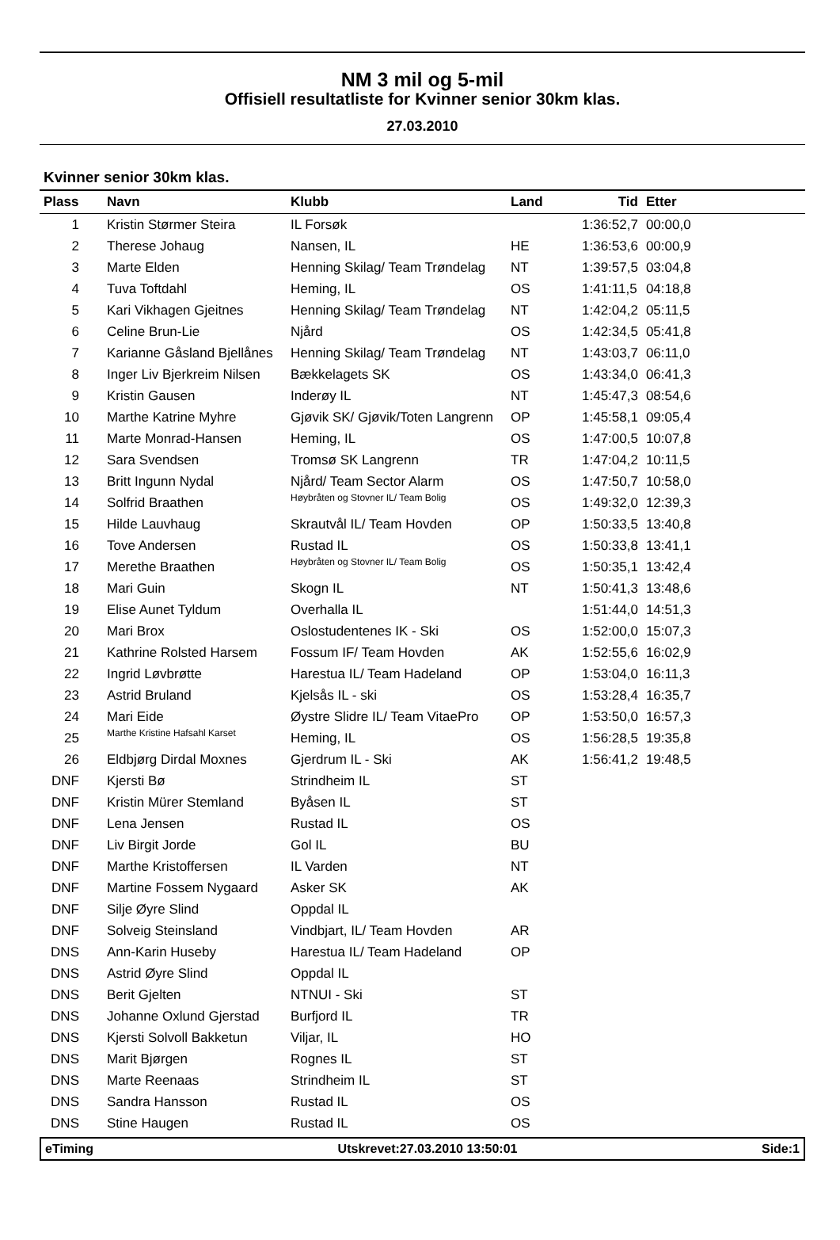NM 3 mil og 5-mil
Offisiell resultatliste for Kvinner senior 30km klas.
27.03.2010
Kvinner senior 30km klas.
| Plass | Navn | Klubb | Land | Tid | Etter |
| --- | --- | --- | --- | --- | --- |
| 1 | Kristin Størmer Steira | IL Forsøk | | 1:36:52,7 | 00:00,0 |
| 2 | Therese Johaug | Nansen, IL | HE | 1:36:53,6 | 00:00,9 |
| 3 | Marte Elden | Henning Skilag/ Team Trøndelag | NT | 1:39:57,5 | 03:04,8 |
| 4 | Tuva Toftdahl | Heming, IL | OS | 1:41:11,5 | 04:18,8 |
| 5 | Kari Vikhagen Gjeitnes | Henning Skilag/ Team Trøndelag | NT | 1:42:04,2 | 05:11,5 |
| 6 | Celine Brun-Lie | Njård | OS | 1:42:34,5 | 05:41,8 |
| 7 | Karianne Gåsland Bjellånes | Henning Skilag/ Team Trøndelag | NT | 1:43:03,7 | 06:11,0 |
| 8 | Inger Liv Bjerkreim Nilsen | Bækkelagets SK | OS | 1:43:34,0 | 06:41,3 |
| 9 | Kristin Gausen | Inderøy IL | NT | 1:45:47,3 | 08:54,6 |
| 10 | Marthe Katrine Myhre | Gjøvik SK/ Gjøvik/Toten Langrenn | OP | 1:45:58,1 | 09:05,4 |
| 11 | Marte Monrad-Hansen | Heming, IL | OS | 1:47:00,5 | 10:07,8 |
| 12 | Sara Svendsen | Tromsø SK Langrenn | TR | 1:47:04,2 | 10:11,5 |
| 13 | Britt Ingunn Nydal | Njård/ Team Sector Alarm | OS | 1:47:50,7 | 10:58,0 |
| 14 | Solfrid Braathen | Høybråten og Stovner IL/ Team Bolig | OS | 1:49:32,0 | 12:39,3 |
| 15 | Hilde Lauvhaug | Skrautvål IL/ Team Hovden | OP | 1:50:33,5 | 13:40,8 |
| 16 | Tove Andersen | Rustad IL | OS | 1:50:33,8 | 13:41,1 |
| 17 | Merethe Braathen | Høybråten og Stovner IL/ Team Bolig | OS | 1:50:35,1 | 13:42,4 |
| 18 | Mari Guin | Skogn IL | NT | 1:50:41,3 | 13:48,6 |
| 19 | Elise Aunet Tyldum | Overhalla IL | | 1:51:44,0 | 14:51,3 |
| 20 | Mari Brox | Oslostudentenes IK - Ski | OS | 1:52:00,0 | 15:07,3 |
| 21 | Kathrine Rolsted Harsem | Fossum IF/ Team Hovden | AK | 1:52:55,6 | 16:02,9 |
| 22 | Ingrid Løvbrøtte | Harestua IL/ Team Hadeland | OP | 1:53:04,0 | 16:11,3 |
| 23 | Astrid Bruland | Kjelsås IL - ski | OS | 1:53:28,4 | 16:35,7 |
| 24 | Mari Eide | Øystre Slidre IL/ Team VitaePro | OP | 1:53:50,0 | 16:57,3 |
| 25 | Marthe Kristine Hafsahl Karset | Heming, IL | OS | 1:56:28,5 | 19:35,8 |
| 26 | Eldbjørg Dirdal Moxnes | Gjerdrum IL - Ski | AK | 1:56:41,2 | 19:48,5 |
| DNF | Kjersti Bø | Strindheim IL | ST | | |
| DNF | Kristin Mürer Stemland | Byåsen IL | ST | | |
| DNF | Lena Jensen | Rustad IL | OS | | |
| DNF | Liv Birgit Jorde | Gol IL | BU | | |
| DNF | Marthe Kristoffersen | IL Varden | NT | | |
| DNF | Martine Fossem Nygaard | Asker SK | AK | | |
| DNF | Silje Øyre Slind | Oppdal IL | | | |
| DNF | Solveig Steinsland | Vindbjart, IL/ Team Hovden | AR | | |
| DNS | Ann-Karin Huseby | Harestua IL/ Team Hadeland | OP | | |
| DNS | Astrid Øyre Slind | Oppdal IL | | | |
| DNS | Berit Gjelten | NTNUI - Ski | ST | | |
| DNS | Johanne Oxlund Gjerstad | Burfjord IL | TR | | |
| DNS | Kjersti Solvoll Bakketun | Viljar, IL | HO | | |
| DNS | Marit Bjørgen | Rognes IL | ST | | |
| DNS | Marte Reenaas | Strindheim IL | ST | | |
| DNS | Sandra Hansson | Rustad IL | OS | | |
| DNS | Stine Haugen | Rustad IL | OS | | |
eTiming Utskrevet:27.03.2010 13:50:01 Side:1